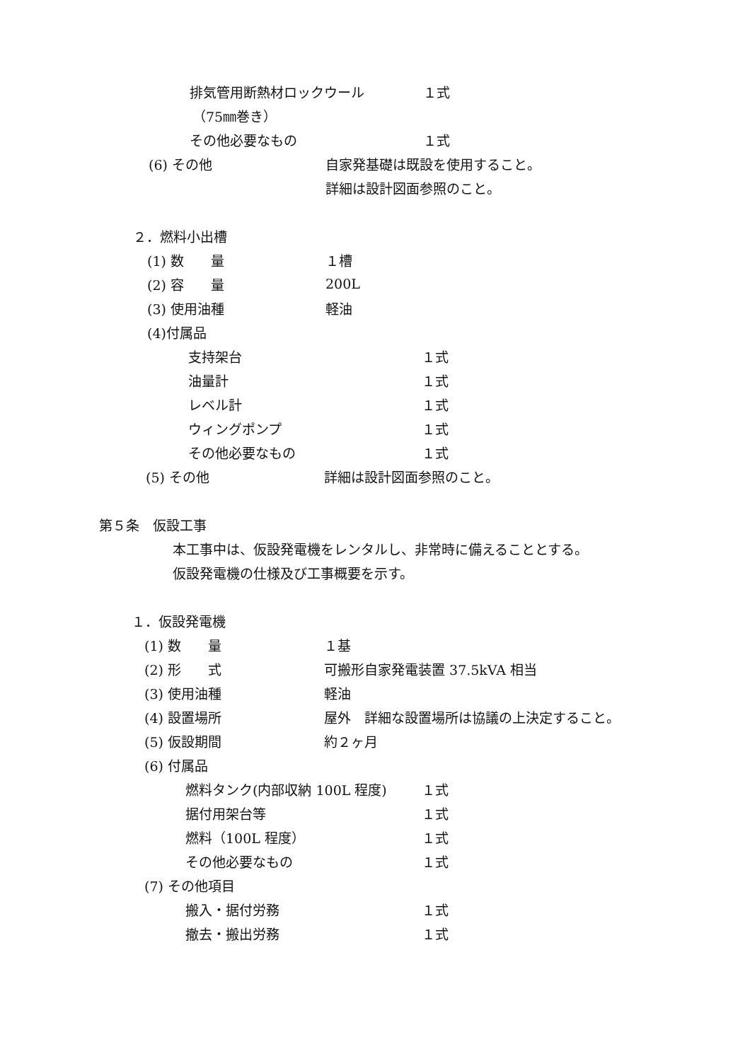排気管用断熱材ロックウール １式
（75㎜巻き）
その他必要なもの １式
(6) その他 自家発基礎は既設を使用すること。
詳細は設計図面参照のこと。
２．燃料小出槽
(1) 数　　量 １槽
(2) 容　　量 200L
(3) 使用油種 軽油
(4)付属品
支持架台 １式
油量計 １式
レベル計 １式
ウィングポンプ １式
その他必要なもの １式
(5) その他 詳細は設計図面参照のこと。
第５条　仮設工事
本工事中は、仮設発電機をレンタルし、非常時に備えることとする。
仮設発電機の仕様及び工事概要を示す。
１．仮設発電機
(1) 数　　量 １基
(2) 形　　式 可搬形自家発電装置 37.5kVA 相当
(3) 使用油種 軽油
(4) 設置場所 屋外　詳細な設置場所は協議の上決定すること。
(5) 仮設期間 約２ヶ月
(6) 付属品
燃料タンク(内部収納 100L 程度) １式
据付用架台等 １式
燃料（100L 程度） １式
その他必要なもの １式
(7) その他項目
搬入・据付労務 １式
撤去・搬出労務 １式